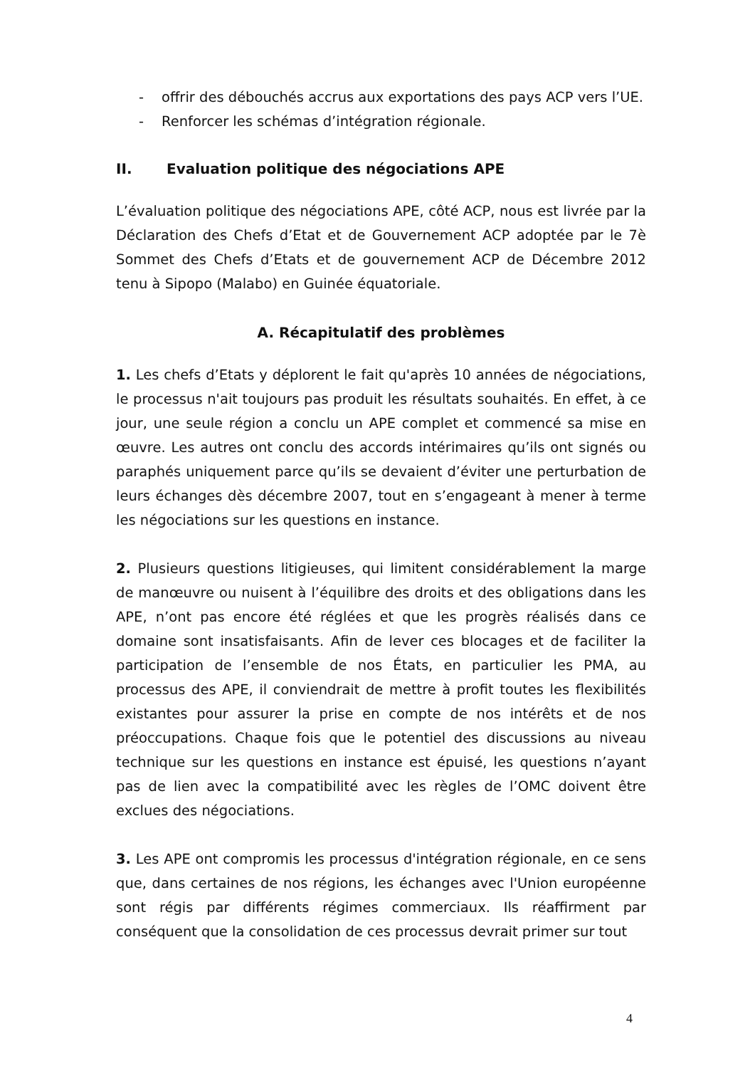- offrir des débouchés accrus aux exportations des pays ACP vers l’UE.
- Renforcer les schémas d’intégration régionale.
II. Evaluation politique des négociations APE
L’évaluation politique des négociations APE, côté ACP, nous est livrée par la Déclaration des Chefs d’Etat et de Gouvernement ACP adoptée par le 7è Sommet des Chefs d’Etats et de gouvernement ACP de Décembre 2012 tenu à Sipopo (Malabo) en Guinée équatoriale.
A. Récapitulatif des problèmes
1. Les chefs d’Etats y déplorent le fait qu'après 10 années de négociations, le processus n'ait toujours pas produit les résultats souhaités. En effet, à ce jour, une seule région a conclu un APE complet et commencé sa mise en œuvre. Les autres ont conclu des accords intérimaires qu’ils ont signés ou paraphés uniquement parce qu’ils se devaient d’éviter une perturbation de leurs échanges dès décembre 2007, tout en s’engageant à mener à terme les négociations sur les questions en instance.
2. Plusieurs questions litigieuses, qui limitent considérablement la marge de manœuvre ou nuisent à l’équilibre des droits et des obligations dans les APE, n’ont pas encore été réglées et que les progrès réalisés dans ce domaine sont insatisfaisants. Afin de lever ces blocages et de faciliter la participation de l’ensemble de nos États, en particulier les PMA, au processus des APE, il conviendrait de mettre à profit toutes les flexibilités existantes pour assurer la prise en compte de nos intérêts et de nos préoccupations. Chaque fois que le potentiel des discussions au niveau technique sur les questions en instance est épuisé, les questions n’ayant pas de lien avec la compatibilité avec les règles de l’OMC doivent être exclues des négociations.
3. Les APE ont compromis les processus d'intégration régionale, en ce sens que, dans certaines de nos régions, les échanges avec l'Union européenne sont régis par différents régimes commerciaux. Ils réaffirment par conséquent que la consolidation de ces processus devrait primer sur tout
4